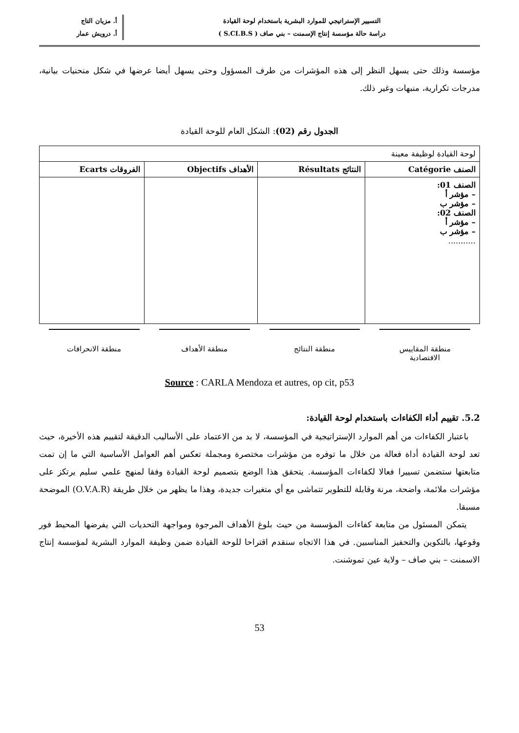التسيير الإستراتيجي للموارد البشرية باستخدام لوحة القيادة
دراسة حالة مؤسسة إنتاج الإسمنت – بني صاف ( S.CI.B.S )
أ. مزيان التاج
أ. درويش عمار
مؤسسة وذلك حتى يسهل النظر إلى هذه المؤشرات من طرف المسؤول وحتى يسهل أيضا عرضها في شكل منحنيات بيانية، مدرجات تكرارية، منبهات وغير ذلك.
الجدول رقم (02): الشكل العام للوحة القيادة
| لوحة القيادة لوظيفة معينة | | | |
| الصنف Catégorie | النتائج Résultats | الأهداف Objectifs | الفروقات Ecarts |
| الصنف 01: – مؤشر أ – مؤشر ب الصنف 02: – مؤشر أ – مؤشر ب ........... | | | |
منطقة المقاييس
الاقتصادية
منطقة النتائج منطقة الأهداف منطقة الانحرافات
Source : CARLA Mendoza et autres, op cit, p53
5.2. تقييم أداء الكفاءات باستخدام لوحة القيادة:
باعتبار الكفاءات من أهم الموارد الإستراتيجية في المؤسسة، لا بد من الاعتماد على الأساليب الدقيقة لتقييم هذه الأخيرة، حيث تعد لوحة القيادة أداة فعالة من خلال ما توفره من مؤشرات مختصرة ومجملة تعكس أهم العوامل الأساسية التي ما إن تمت متابعتها ستضمن تسييرا فعالا لكفاءات المؤسسة. يتحقق هذا الوضع بتصميم لوحة القيادة وفقا لمنهج علمي سليم يرتكز على مؤشرات ملائمة، واضحة، مرنة وقابلة للتطوير تتماشى مع أي متغيرات جديدة، وهذا ما يظهر من خلال طريقة (O.V.A.R) الموضحة مسبقا.
يتمكن المسئول من متابعة كفاءات المؤسسة من حيث بلوغ الأهداف المرجوة ومواجهة التحديات التي يفرضها المحيط فور وقوعها، بالتكوين والتحفيز المناسبين. في هذا الاتجاه سنقدم اقتراحا للوحة القيادة ضمن وظيفة الموارد البشرية لمؤسسة إنتاج الاسمنت – بني صاف – ولاية عين تموشنت.
53